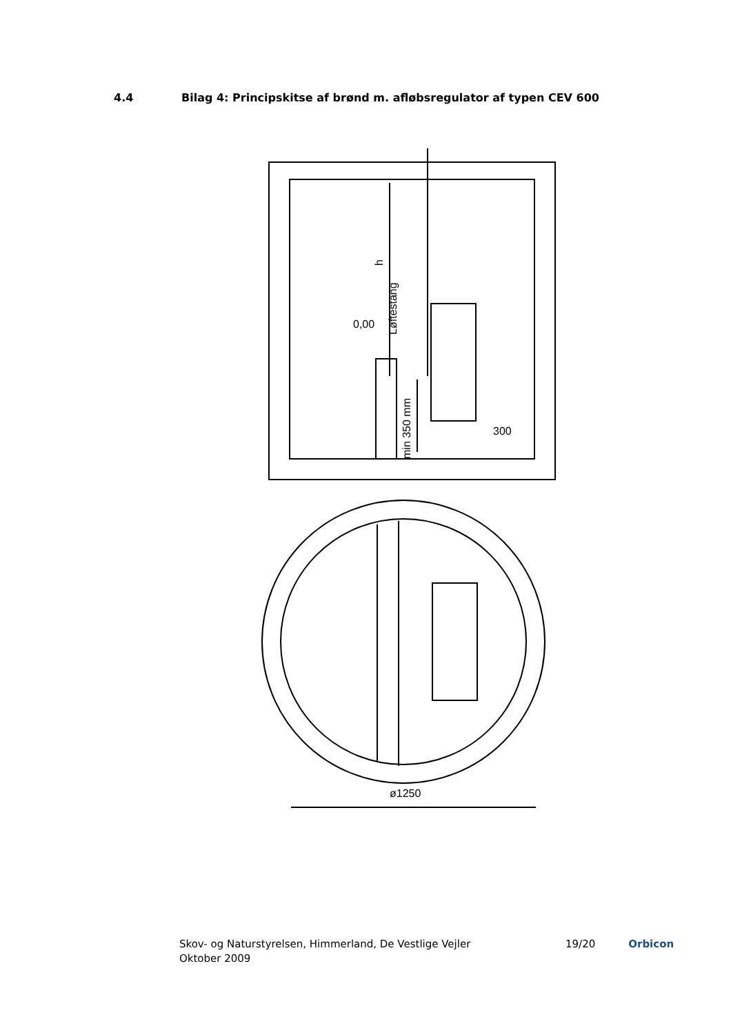4.4 Bilag 4: Principskitse af brønd m. afløbsregulator af typen CEV 600
0,00
Løftestang
h
min 350 mm
300
ø1250
Skov- og Naturstyrelsen, Himmerland, De Vestlige Vejler
Oktober 2009
19/20 Orbicon